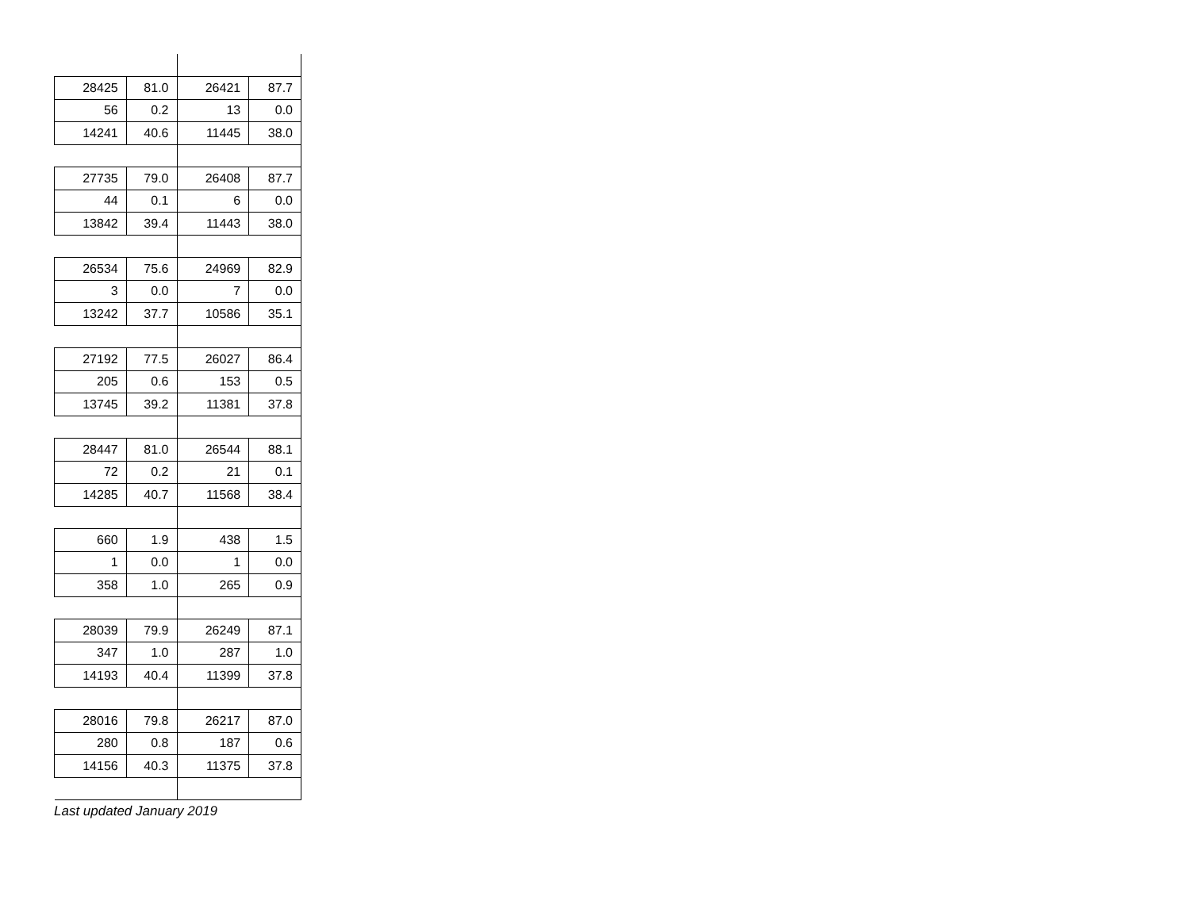| 28425 | 81.0 | 26421 | 87.7 |
| 56 | 0.2 | 13 | 0.0 |
| 14241 | 40.6 | 11445 | 38.0 |
| 27735 | 79.0 | 26408 | 87.7 |
| 44 | 0.1 | 6 | 0.0 |
| 13842 | 39.4 | 11443 | 38.0 |
| 26534 | 75.6 | 24969 | 82.9 |
| 3 | 0.0 | 7 | 0.0 |
| 13242 | 37.7 | 10586 | 35.1 |
| 27192 | 77.5 | 26027 | 86.4 |
| 205 | 0.6 | 153 | 0.5 |
| 13745 | 39.2 | 11381 | 37.8 |
| 28447 | 81.0 | 26544 | 88.1 |
| 72 | 0.2 | 21 | 0.1 |
| 14285 | 40.7 | 11568 | 38.4 |
| 660 | 1.9 | 438 | 1.5 |
| 1 | 0.0 | 1 | 0.0 |
| 358 | 1.0 | 265 | 0.9 |
| 28039 | 79.9 | 26249 | 87.1 |
| 347 | 1.0 | 287 | 1.0 |
| 14193 | 40.4 | 11399 | 37.8 |
| 28016 | 79.8 | 26217 | 87.0 |
| 280 | 0.8 | 187 | 0.6 |
| 14156 | 40.3 | 11375 | 37.8 |
Last updated January 2019